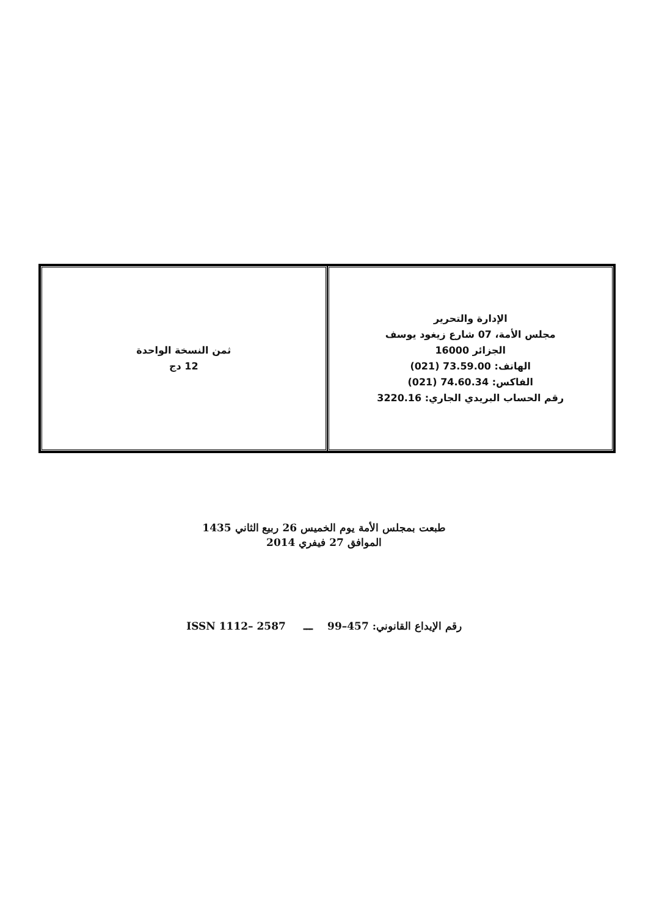| الإدارة والتحرير مجلس الأمة، 07 شارع زيغود يوسف الجزائر 16000 الهاتف: 73.59.00 (021) الفاكس: 74.60.34 (021) رقم الحساب البريدي الجاري: 3220.16 | ثمن النسخة الواحدة 12 دج |
طبعت بمجلس الأمة يوم الخميس 26 ربيع الثاني 1435
الموافق 27 فيفري 2014
رقم الإيداع القانوني: 457–99 ـــ ISSN 1112– 2587